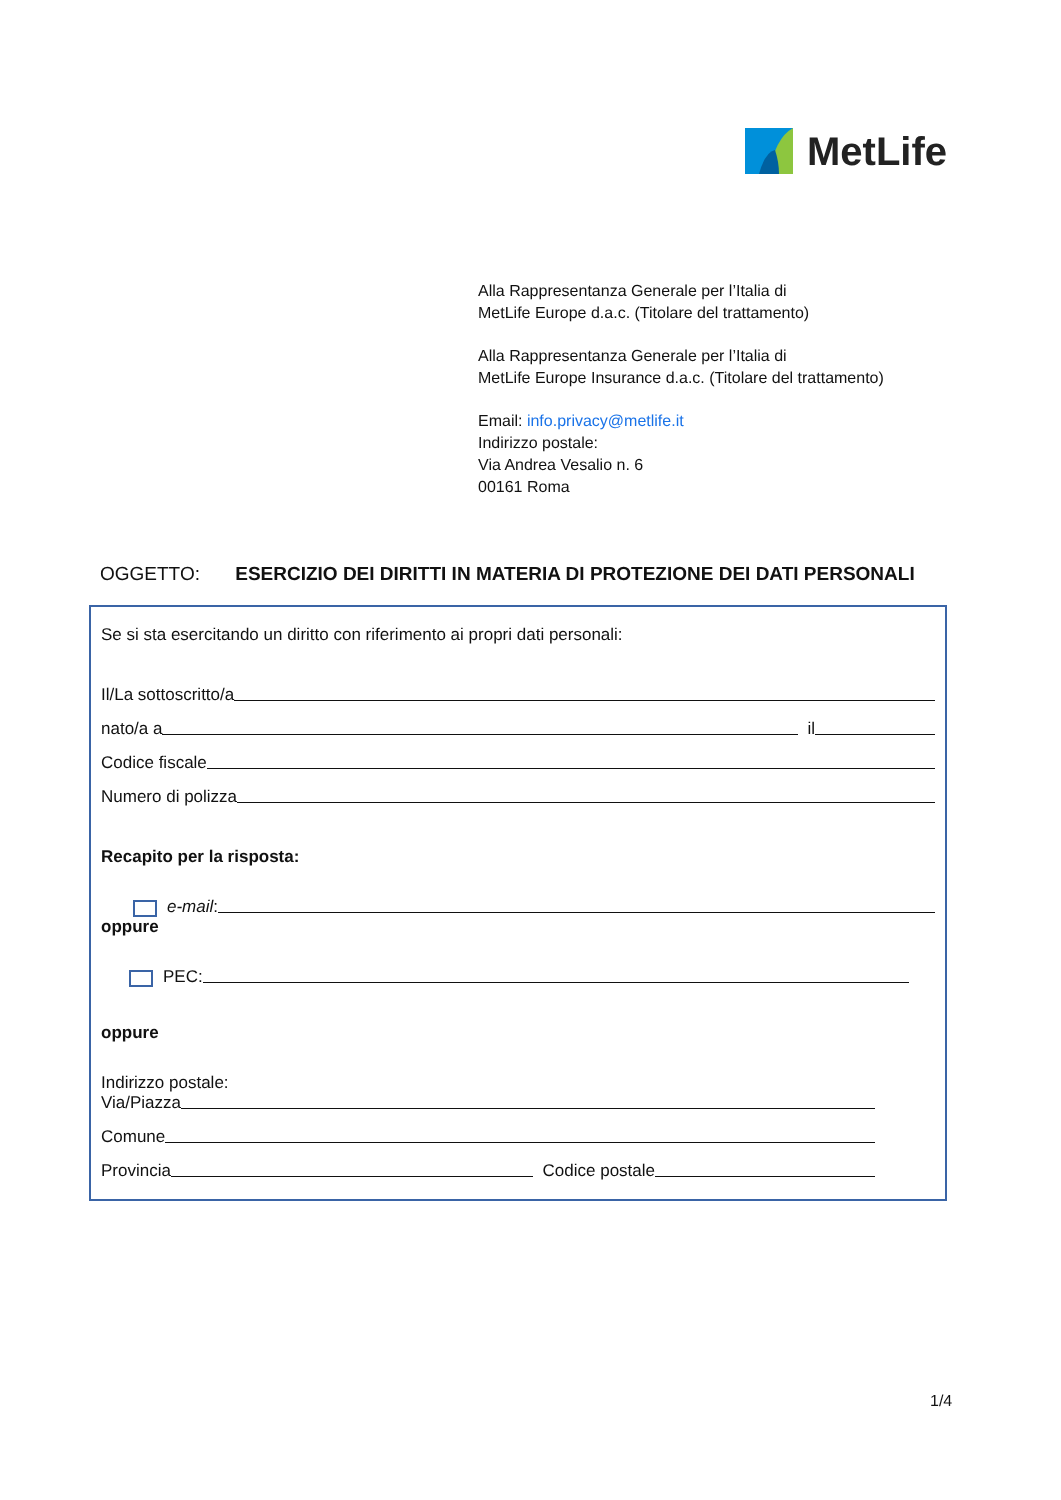MetLife
Alla Rappresentanza Generale per l’Italia di
MetLife Europe d.a.c. (Titolare del trattamento)
Alla Rappresentanza Generale per l’Italia di
MetLife Europe Insurance d.a.c. (Titolare del trattamento)
Email: info.privacy@metlife.it
Indirizzo postale:
Via Andrea Vesalio n. 6
00161 Roma
OGGETTO: ESERCIZIO DEI DIRITTI IN MATERIA DI PROTEZIONE DEI DATI PERSONALI
Se si sta esercitando un diritto con riferimento ai propri dati personali:
Il/La sottoscritto/a
nato/a a il
Codice fiscale
Numero di polizza
Recapito per la risposta:
e-mail:
oppure
PEC:
oppure
Indirizzo postale:
Via/Piazza
Comune
Provincia Codice postale
1/4